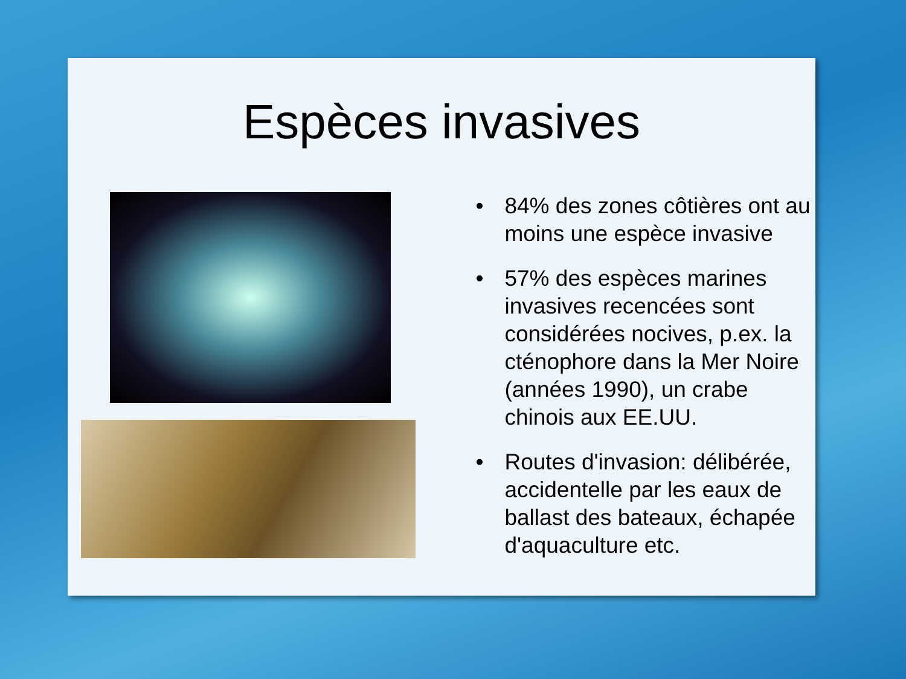Espèces invasives
• 84% des zones côtières ont au moins une espèce invasive
• 57% des espèces marines invasives recencées sont considérées nocives, p.ex. la cténophore dans la Mer Noire (années 1990), un crabe chinois aux EE.UU.
• Routes d'invasion: délibérée, accidentelle par les eaux de ballast des bateaux, échapée d'aquaculture etc.